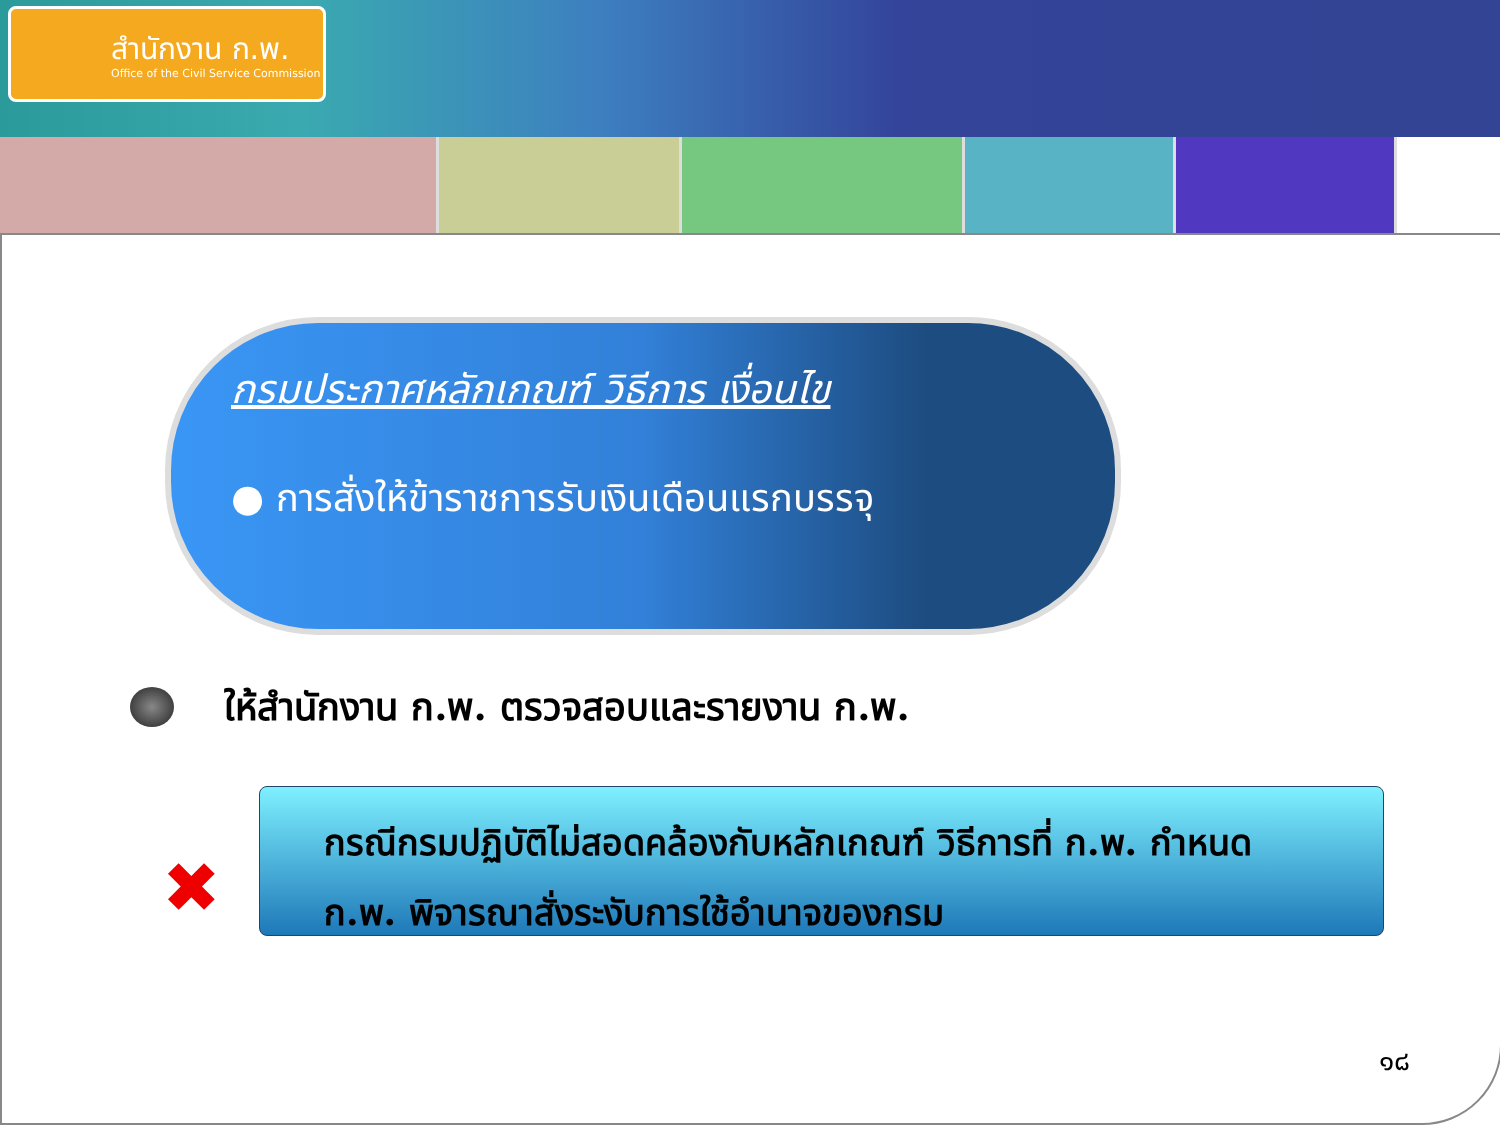สำนักงาน ก.พ.
Office of the Civil Service Commission
กรมประกาศหลักเกณฑ์ วิธีการ เงื่อนไข
● การสั่งให้ข้าราชการรับเงินเดือนแรกบรรจุ
ให้สำนักงาน ก.พ. ตรวจสอบและรายงาน ก.พ.
✖
กรณีกรมปฏิบัติไม่สอดคล้องกับหลักเกณฑ์ วิธีการที่ ก.พ. กำหนด
ก.พ. พิจารณาสั่งระงับการใช้อำนาจของกรม
๑๘